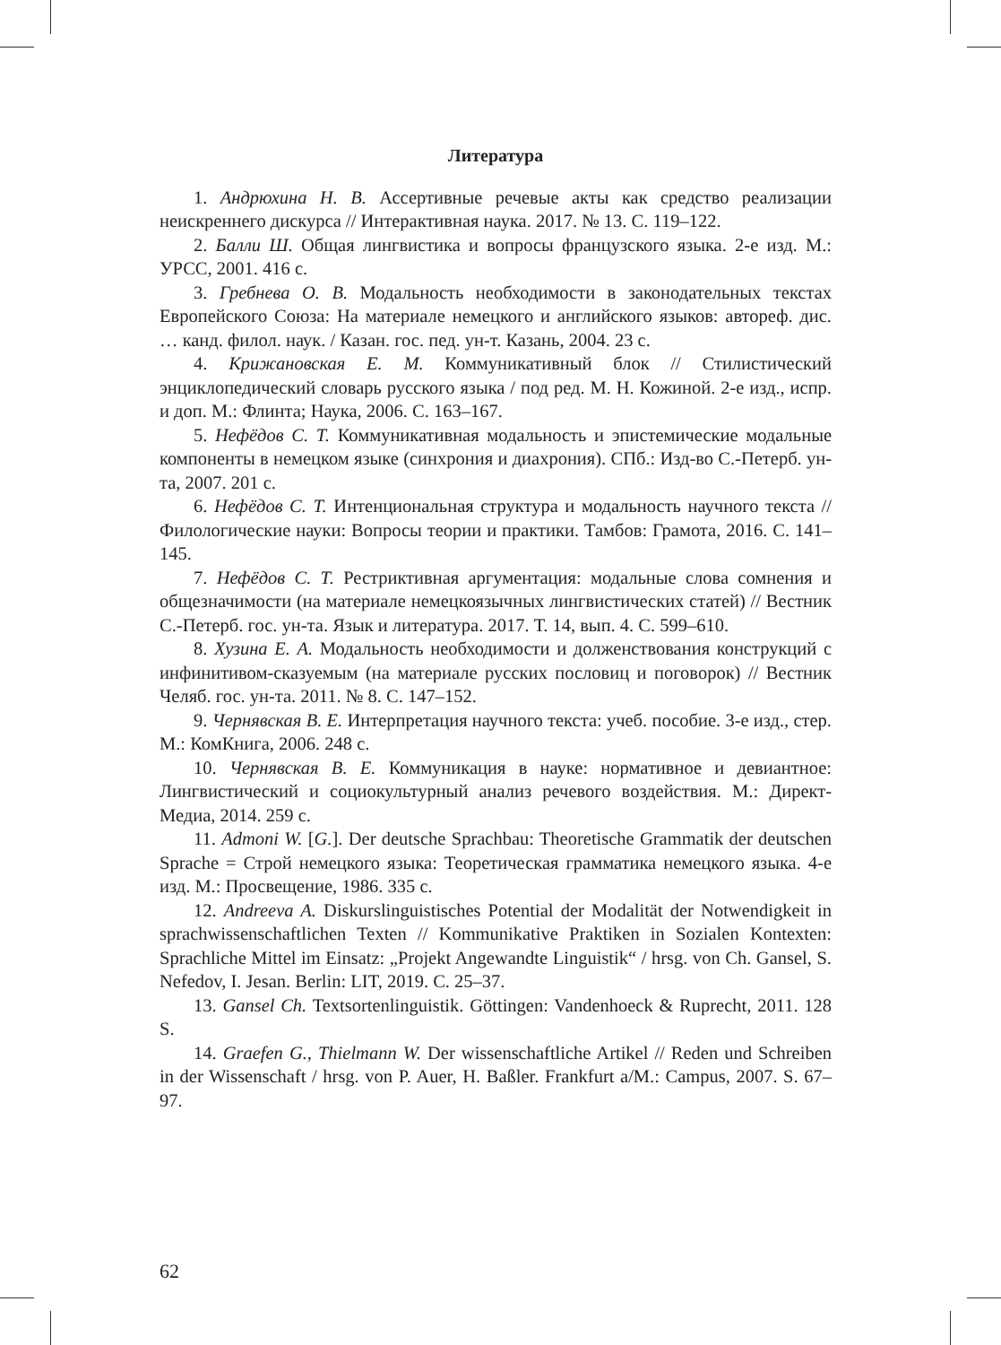Литература
1. Андрюхина Н. В. Ассертивные речевые акты как средство реализации неискреннего дискурса // Интерактивная наука. 2017. № 13. С. 119–122.
2. Балли Ш. Общая лингвистика и вопросы французского языка. 2-е изд. М.: УРСС, 2001. 416 с.
3. Гребнева О. В. Модальность необходимости в законодательных текстах Европейского Союза: На материале немецкого и английского языков: автореф. дис. … канд. филол. наук. / Казан. гос. пед. ун-т. Казань, 2004. 23 с.
4. Крижановская Е. М. Коммуникативный блок // Стилистический энциклопедический словарь русского языка / под ред. М. Н. Кожиной. 2-е изд., испр. и доп. М.: Флинта; Наука, 2006. С. 163–167.
5. Нефёдов С. Т. Коммуникативная модальность и эпистемические модальные компоненты в немецком языке (синхрония и диахрония). СПб.: Изд-во С.-Петерб. ун-та, 2007. 201 с.
6. Нефёдов С. Т. Интенциональная структура и модальность научного текста // Филологические науки: Вопросы теории и практики. Тамбов: Грамота, 2016. С. 141–145.
7. Нефёдов С. Т. Рестриктивная аргументация: модальные слова сомнения и общезначимости (на материале немецкоязычных лингвистических статей) // Вестник С.-Петерб. гос. ун-та. Язык и литература. 2017. Т. 14, вып. 4. С. 599–610.
8. Хузина Е. А. Модальность необходимости и долженствования конструкций с инфинитивом-сказуемым (на материале русских пословиц и поговорок) // Вестник Челяб. гос. ун-та. 2011. № 8. С. 147–152.
9. Чернявская В. Е. Интерпретация научного текста: учеб. пособие. 3-е изд., стер. М.: КомКнига, 2006. 248 с.
10. Чернявская В. Е. Коммуникация в науке: нормативное и девиантное: Лингвистический и социокультурный анализ речевого воздействия. М.: Директ-Медиа, 2014. 259 с.
11. Admoni W. [G.]. Der deutsche Sprachbau: Theoretische Grammatik der deutschen Sprache = Строй немецкого языка: Теоретическая грамматика немецкого языка. 4-е изд. М.: Просвещение, 1986. 335 с.
12. Andreeva A. Diskurslinguistisches Potential der Modalität der Notwendigkeit in sprachwissenschaftlichen Texten // Kommunikative Praktiken in Sozialen Kontexten: Sprachliche Mittel im Einsatz: „Projekt Angewandte Linguistik“ / hrsg. von Ch. Gansel, S. Nefedov, I. Jesan. Berlin: LIT, 2019. C. 25–37.
13. Gansel Ch. Textsortenlinguistik. Göttingen: Vandenhoeck & Ruprecht, 2011. 128 S.
14. Graefen G., Thielmann W. Der wissenschaftliche Artikel // Reden und Schreiben in der Wissenschaft / hrsg. von P. Auer, H. Baßler. Frankfurt a/M.: Campus, 2007. S. 67–97.
62